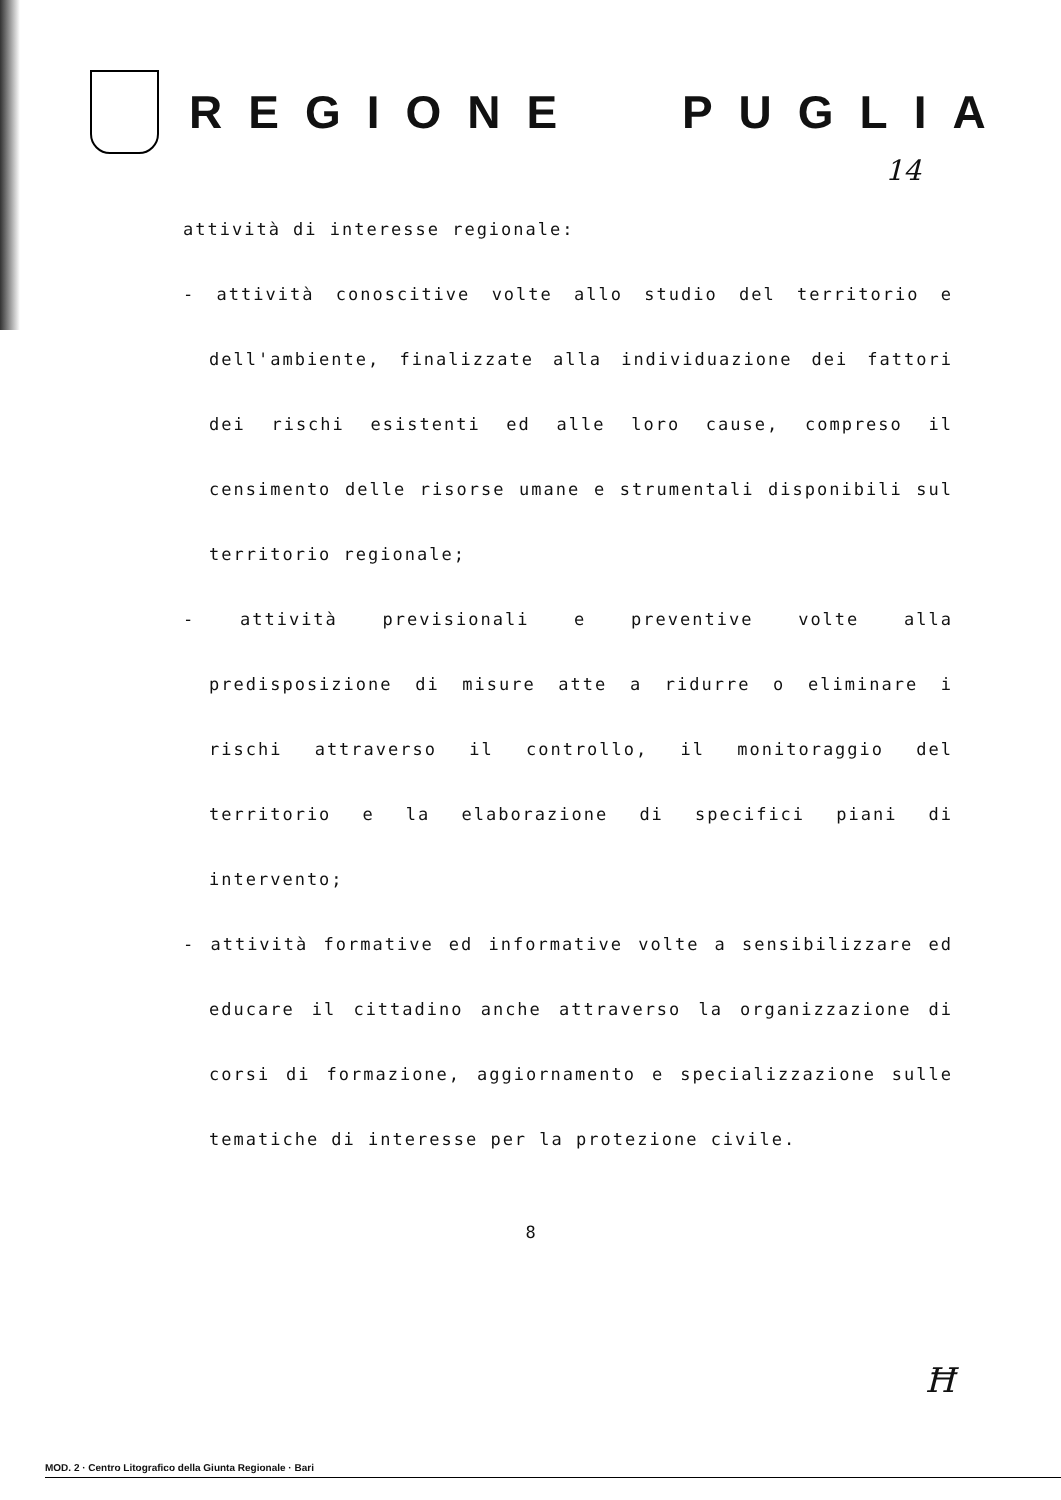REGIONE PUGLIA
14
attività di interesse regionale:
- attività conoscitive volte allo studio del territorio e dell'ambiente, finalizzate alla individuazione dei fattori dei rischi esistenti ed alle loro cause, compreso il censimento delle risorse umane e strumentali disponibili sul territorio regionale;
- attività previsionali e preventive volte alla predisposizione di misure atte a ridurre o eliminare i rischi attraverso il controllo, il monitoraggio del territorio e la elaborazione di specifici piani di intervento;
- attività formative ed informative volte a sensibilizzare ed educare il cittadino anche attraverso la organizzazione di corsi di formazione, aggiornamento e specializzazione sulle tematiche di interesse per la protezione civile.
8
Ħ
MOD. 2 · Centro Litografico della Giunta Regionale · Bari